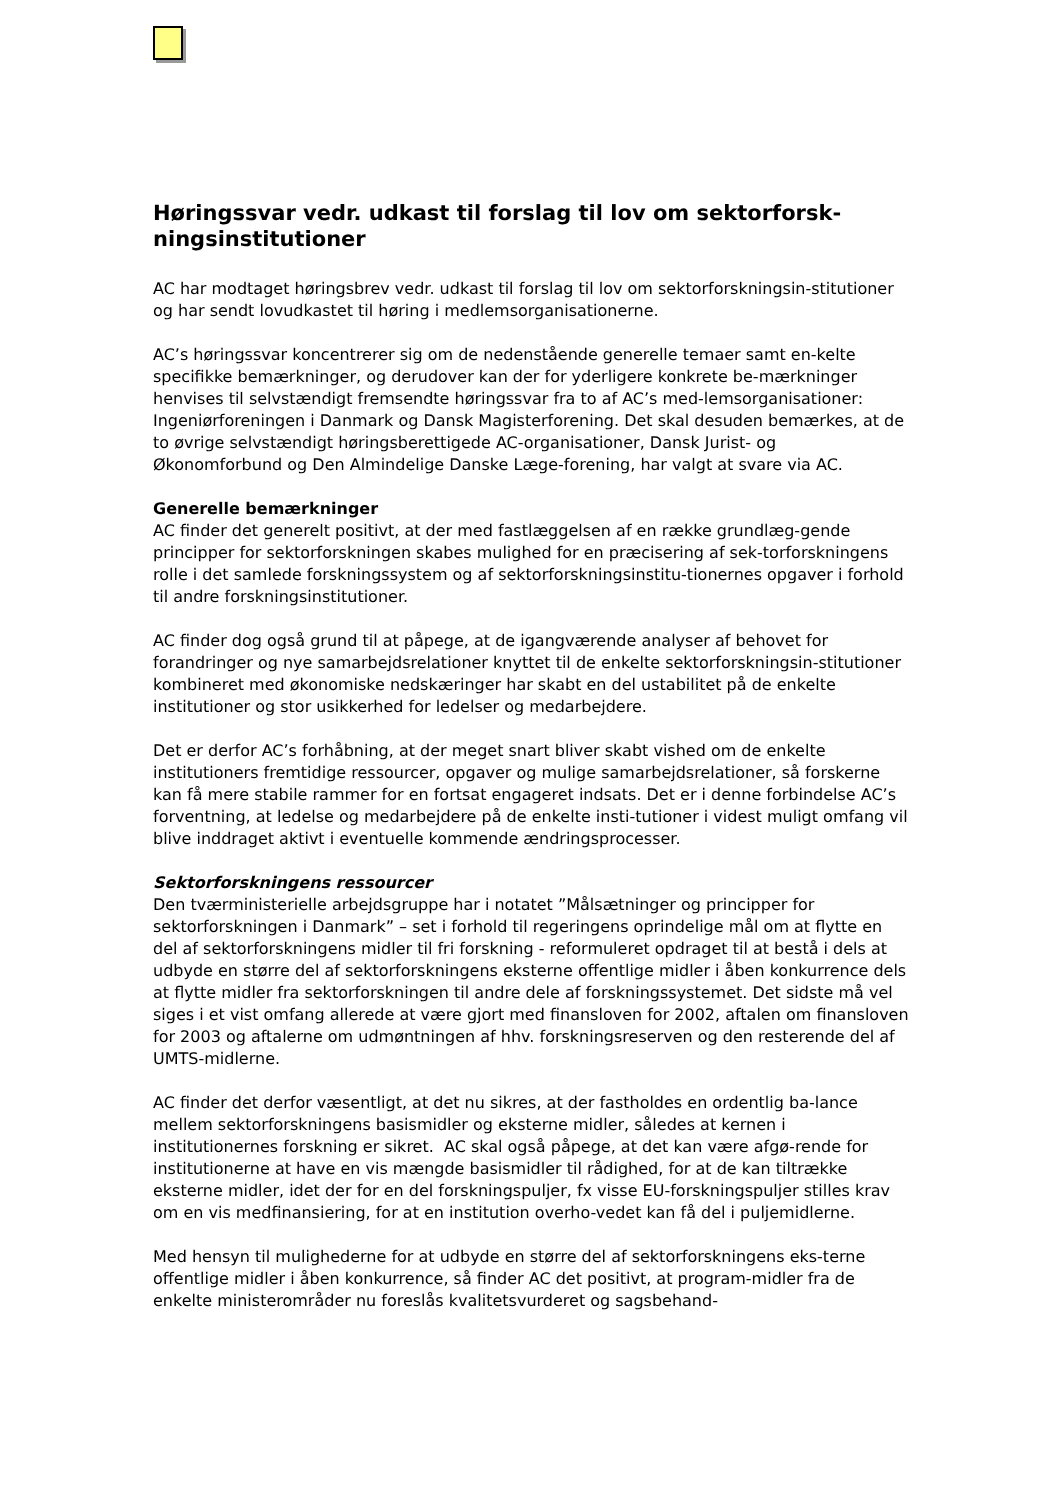Høringssvar vedr. udkast til forslag til lov om sektorforsk-ningsinstitutioner
AC har modtaget høringsbrev vedr. udkast til forslag til lov om sektorforskningsin-stitutioner og har sendt lovudkastet til høring i medlemsorganisationerne.
AC’s høringssvar koncentrerer sig om de nedenstående generelle temaer samt en-kelte specifikke bemærkninger, og derudover kan der for yderligere konkrete be-mærkninger henvises til selvstændigt fremsendte høringssvar fra to af AC’s med-lemsorganisationer: Ingeniørforeningen i Danmark og Dansk Magisterforening. Det skal desuden bemærkes, at de to øvrige selvstændigt høringsberettigede AC-organisationer, Dansk Jurist- og Økonomforbund og Den Almindelige Danske Læge-forening, har valgt at svare via AC.
Generelle bemærkninger
AC finder det generelt positivt, at der med fastlæggelsen af en række grundlæg-gende principper for sektorforskningen skabes mulighed for en præcisering af sek-torforskningens rolle i det samlede forskningssystem og af sektorforskningsinstitu-tionernes opgaver i forhold til andre forskningsinstitutioner.
AC finder dog også grund til at påpege, at de igangværende analyser af behovet for forandringer og nye samarbejdsrelationer knyttet til de enkelte sektorforskningsin-stitutioner kombineret med økonomiske nedskæringer har skabt en del ustabilitet på de enkelte institutioner og stor usikkerhed for ledelser og medarbejdere.
Det er derfor AC’s forhåbning, at der meget snart bliver skabt vished om de enkelte institutioners fremtidige ressourcer, opgaver og mulige samarbejdsrelationer, så forskerne kan få mere stabile rammer for en fortsat engageret indsats. Det er i denne forbindelse AC’s forventning, at ledelse og medarbejdere på de enkelte insti-tutioner i videst muligt omfang vil blive inddraget aktivt i eventuelle kommende ændringsprocesser.
Sektorforskningens ressourcer
Den tværministerielle arbejdsgruppe har i notatet ”Målsætninger og principper for sektorforskningen i Danmark” – set i forhold til regeringens oprindelige mål om at flytte en del af sektorforskningens midler til fri forskning - reformuleret opdraget til at bestå i dels at udbyde en større del af sektorforskningens eksterne offentlige midler i åben konkurrence dels at flytte midler fra sektorforskningen til andre dele af forskningssystemet. Det sidste må vel siges i et vist omfang allerede at være gjort med finansloven for 2002, aftalen om finansloven for 2003 og aftalerne om udmøntningen af hhv. forskningsreserven og den resterende del af UMTS-midlerne.
AC finder det derfor væsentligt, at det nu sikres, at der fastholdes en ordentlig ba-lance mellem sektorforskningens basismidler og eksterne midler, således at kernen i institutionernes forskning er sikret. AC skal også påpege, at det kan være afgø-rende for institutionerne at have en vis mængde basismidler til rådighed, for at de kan tiltrække eksterne midler, idet der for en del forskningspuljer, fx visse EU-forskningspuljer stilles krav om en vis medfinansiering, for at en institution overho-vedet kan få del i puljemidlerne.
Med hensyn til mulighederne for at udbyde en større del af sektorforskningens eks-terne offentlige midler i åben konkurrence, så finder AC det positivt, at program-midler fra de enkelte ministerområder nu foreslås kvalitetsvurderet og sagsbehand-